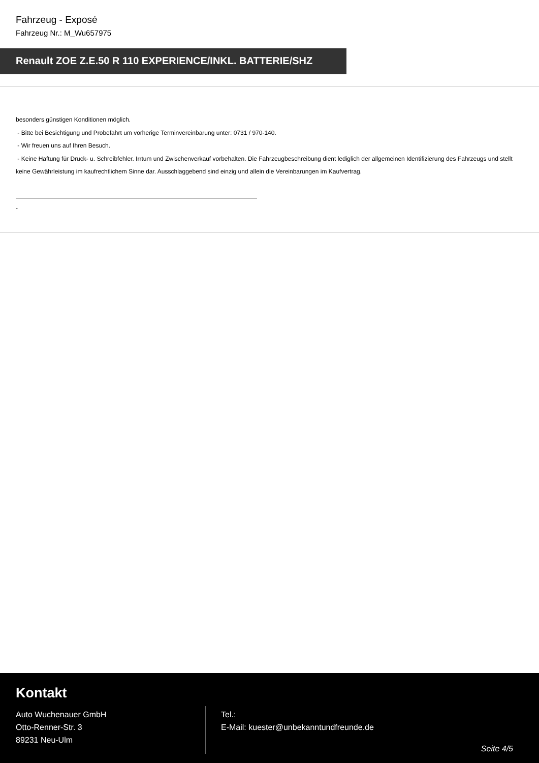Fahrzeug - Exposé
Fahrzeug Nr.: M_Wu657975
Renault ZOE Z.E.50 R 110 EXPERIENCE/INKL. BATTERIE/SHZ
besonders günstigen Konditionen möglich.
- Bitte bei Besichtigung und Probefahrt um vorherige Terminvereinbarung unter: 0731 / 970-140.
- Wir freuen uns auf Ihren Besuch.
- Keine Haftung für Druck- u. Schreibfehler. Irrtum und Zwischenverkauf vorbehalten. Die Fahrzeugbeschreibung dient lediglich der allgemeinen Identifizierung des Fahrzeugs und stellt keine Gewährleistung im kaufrechtlichem Sinne dar. Ausschlaggebend sind einzig und allein die Vereinbarungen im Kaufvertrag.
-
Kontakt
Auto Wuchenauer GmbH
Otto-Renner-Str. 3
89231 Neu-Ulm
Tel.:
E-Mail: kuester@unbekanntundfreunde.de
Seite 4/5